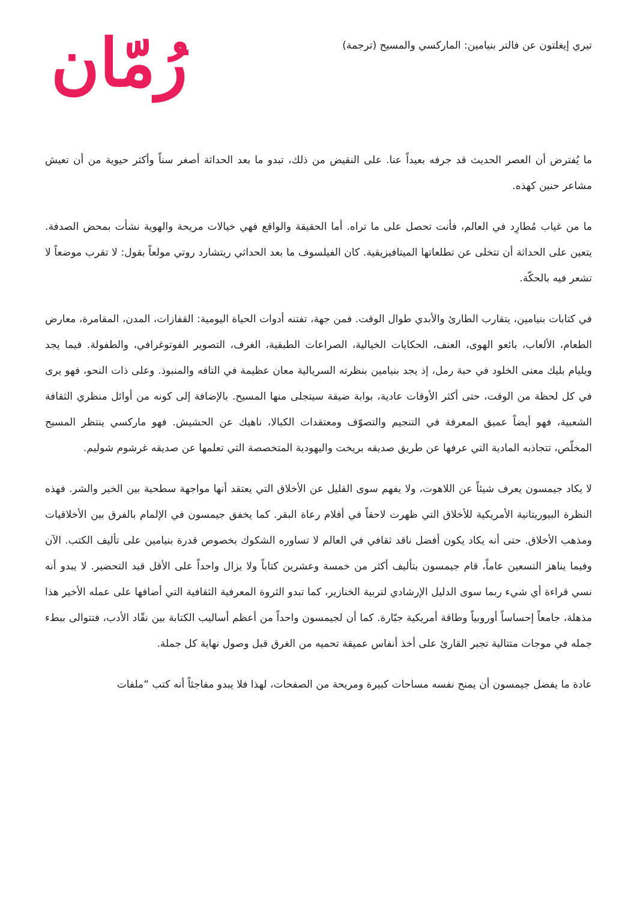تيري إيغلتون عن فالتر بنيامين: الماركسي والمسيح (ترجمة)
رُمّان
ما يُفترض أن العصر الحديث قد جرفه بعيداً عنا. على النقيض من ذلك، تبدو ما بعد الحداثة أصغر سناً وأكثر حيوية من أن تعيش مشاعر حنين كهذه.
ما من غياب مُطارِد في العالم، فأنت تحصل على ما تراه. أما الحقيقة والواقع فهي خيالات مريحة والهوية نشأت بمحض الصدفة. يتعين على الحداثة أن تتخلى عن تطلعاتها الميتافيزيقية. كان الفيلسوف ما بعد الحداثي ريتشارد روتي مولعاً بقول: لا تقرب موضعاً لا تشعر فيه بالحكّة.
في كتابات بنيامين، يتقارب الطارئ والأبدي طوال الوقت. فمن جهة، تفتنه أدوات الحياة اليومية: القفازات، المدن، المقامرة، معارض الطعام، الألعاب، بائعو الهوى، العنف، الحكايات الخيالية، الصراعات الطبقية، الغرف، التصوير الفوتوغرافي، والطفولة. فيما يجد ويليام بليك معنى الخلود في حبة رمل، إذ يجد بنيامين بنظرته السريالية معان عظيمة في التافه والمنبوذ. وعلى ذات النحو، فهو يرى في كل لحظة من الوقت، حتى أكثر الأوقات عادية، بوابة ضيقة سيتجلى منها المسيح. بالإضافة إلى كونه من أوائل منظري الثقافة الشعبية، فهو أيضاً عميق المعرفة في التنجيم والتصوّف ومعتقدات الكبالا، ناهيك عن الحشيش. فهو ماركسي ينتظر المسيح المخلّص، تتجاذبه المادية التي عرفها عن طريق صديقه بريخت واليهودية المتخصصة التي تعلمها عن صديقه غرشوم شوليم.
لا يكاد جيمسون يعرف شيئاً عن اللاهوت، ولا يفهم سوى القليل عن الأخلاق التي يعتقد أنها مواجهة سطحية بين الخير والشر. فهذه النظرة البيوريتانية الأمريكية للأخلاق التي ظهرت لاحقاً في أفلام رعاة البقر. كما يخفق جيمسون في الإلمام بالفرق بين الأخلاقيات ومذهب الأخلاق. حتى أنه يكاد يكون أفضل ناقد ثقافي في العالم لا تساوره الشكوك بخصوص قدرة بنيامين على تأليف الكتب. الآن وفيما يناهز التسعين عاماً، قام جيمسون بتأليف أكثر من خمسة وعشرين كتاباً ولا يزال واحداً على الأقل قيد التحضير. لا يبدو أنه نسي قراءة أي شيء ربما سوى الدليل الإرشادي لتربية الخنازير، كما تبدو الثروة المعرفية الثقافية التي أضافها على عمله الأخير هذا مذهلة، جامعاً إحساساً أوروبياً وطاقة أمريكية جبّارة. كما أن لجيمسون واحداً من أعظم أساليب الكتابة بين نقّاد الأدب، فتتوالى ببطء جمله في موجات متتالية تجبر القارئ على أخذ أنفاس عميقة تحميه من الغرق قبل وصول نهاية كل جملة.
عادة ما يفضل جيمسون أن يمنح نفسه مساحات كبيرة ومريحة من الصفحات، لهذا فلا يبدو مفاجئاً أنه كتب “ملفات